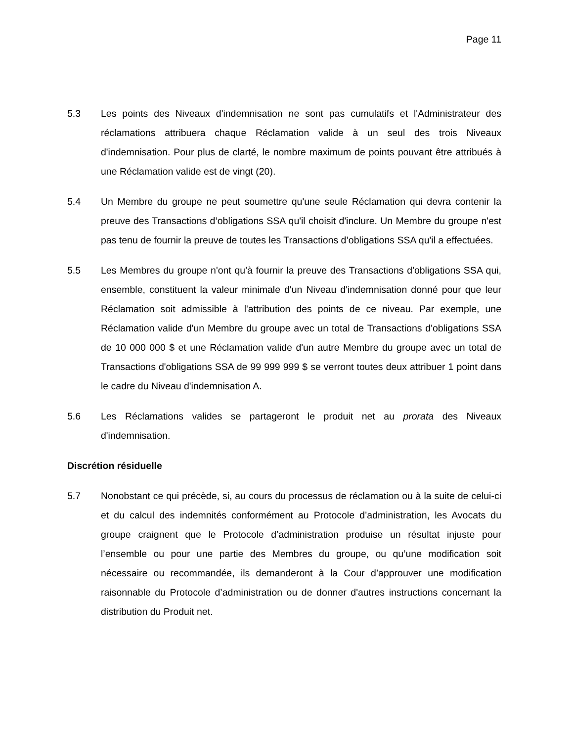Page 11
5.3 Les points des Niveaux d'indemnisation ne sont pas cumulatifs et l'Administrateur des réclamations attribuera chaque Réclamation valide à un seul des trois Niveaux d'indemnisation. Pour plus de clarté, le nombre maximum de points pouvant être attribués à une Réclamation valide est de vingt (20).
5.4 Un Membre du groupe ne peut soumettre qu'une seule Réclamation qui devra contenir la preuve des Transactions d’obligations SSA qu'il choisit d'inclure. Un Membre du groupe n'est pas tenu de fournir la preuve de toutes les Transactions d’obligations SSA qu'il a effectuées.
5.5 Les Membres du groupe n'ont qu'à fournir la preuve des Transactions d'obligations SSA qui, ensemble, constituent la valeur minimale d'un Niveau d'indemnisation donné pour que leur Réclamation soit admissible à l'attribution des points de ce niveau. Par exemple, une Réclamation valide d'un Membre du groupe avec un total de Transactions d'obligations SSA de 10 000 000 $ et une Réclamation valide d'un autre Membre du groupe avec un total de Transactions d'obligations SSA de 99 999 999 $ se verront toutes deux attribuer 1 point dans le cadre du Niveau d'indemnisation A.
5.6 Les Réclamations valides se partageront le produit net au prorata des Niveaux d'indemnisation.
Discrétion résiduelle
5.7 Nonobstant ce qui précède, si, au cours du processus de réclamation ou à la suite de celui-ci et du calcul des indemnités conformément au Protocole d’administration, les Avocats du groupe craignent que le Protocole d’administration produise un résultat injuste pour l’ensemble ou pour une partie des Membres du groupe, ou qu’une modification soit nécessaire ou recommandée, ils demanderont à la Cour d’approuver une modification raisonnable du Protocole d’administration ou de donner d'autres instructions concernant la distribution du Produit net.